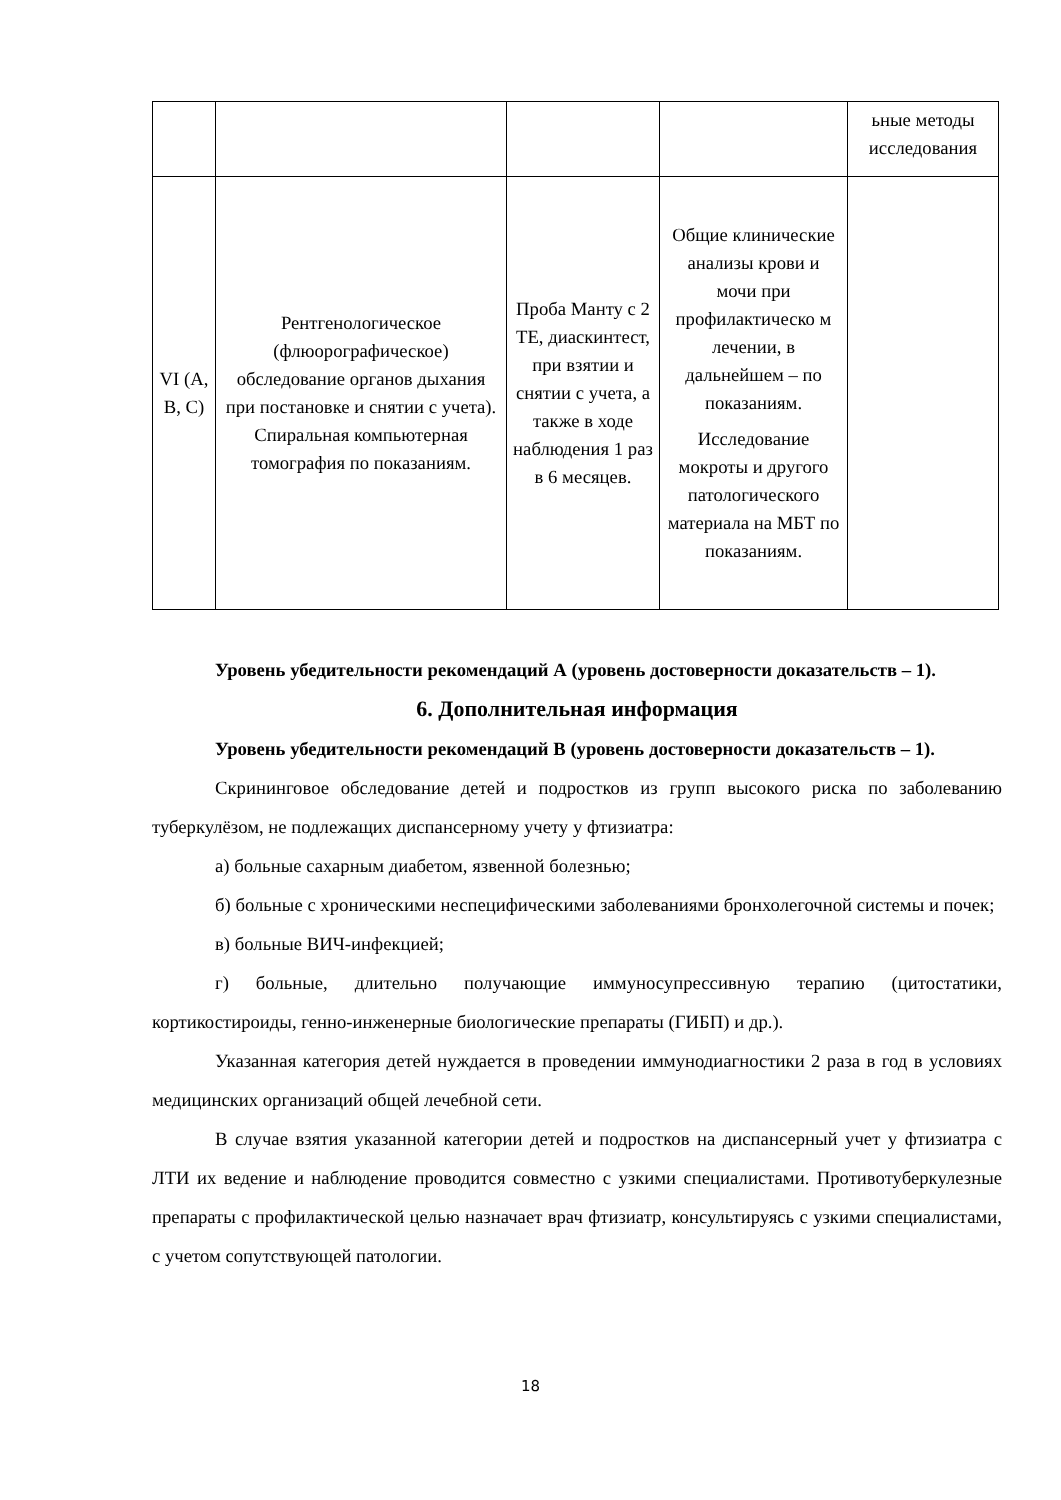| | | | | ьные методы исследования |
| VI (A, B, C) | Рентгенологическое (флюорографическое) обследование органов дыхания при постановке и снятии с учета). Спиральная компьютерная томография по показаниям. | Проба Манту с 2 ТЕ, диаскинтест, при взятии и снятии с учета, а также в ходе наблюдения 1 раз в 6 месяцев. | Общие клинические анализы крови и мочи при профилактическо м лечении, в дальнейшем – по показаниям. Исследование мокроты и другого патологического материала на МБТ по показаниям. | |
Уровень убедительности рекомендаций А (уровень достоверности доказательств – 1).
6. Дополнительная информация
Уровень убедительности рекомендаций В (уровень достоверности доказательств – 1).
Скрининговое обследование детей и подростков из групп высокого риска по заболеванию туберкулёзом, не подлежащих диспансерному учету у фтизиатра:
а) больные сахарным диабетом, язвенной болезнью;
б) больные с хроническими неспецифическими заболеваниями бронхолегочной системы и почек;
в) больные ВИЧ-инфекцией;
г) больные, длительно получающие иммуносупрессивную терапию (цитостатики, кортикостироиды, генно-инженерные биологические препараты (ГИБП) и др.).
Указанная категория детей нуждается в проведении иммунодиагностики 2 раза в год в условиях медицинских организаций общей лечебной сети.
В случае взятия указанной категории детей и подростков на диспансерный учет у фтизиатра с ЛТИ их ведение и наблюдение проводится совместно с узкими специалистами. Противотуберкулезные препараты с профилактической целью назначает врач фтизиатр, консультируясь с узкими специалистами, с учетом сопутствующей патологии.
18